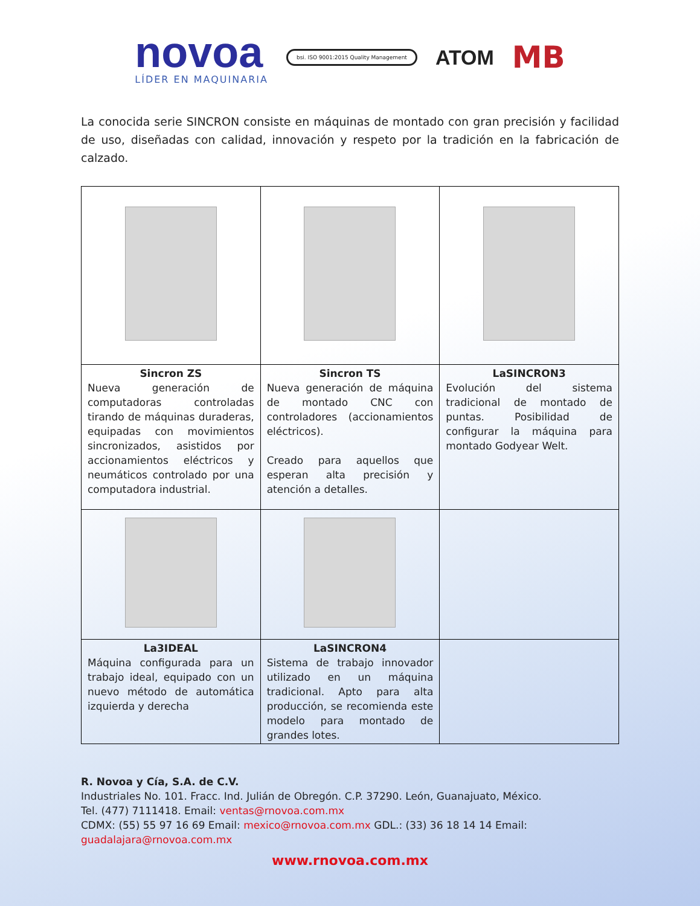novoa
LÍDER EN MAQUINARIA
bsi. ISO 9001:2015 Quality Management
ATOM
MB
La conocida serie SINCRON consiste en máquinas de montado con gran precisión y facilidad de uso, diseñadas con calidad, innovación y respeto por la tradición en la fabricación de calzado.
| Sincron ZS Nueva generación de computadoras controladas tirando de máquinas duraderas, equipadas con movimientos sincronizados, asistidos por accionamientos eléctricos y neumáticos controlado por una computadora industrial. | Sincron TS Nueva generación de máquina de montado CNC con controladores (accionamientos eléctricos). Creado para aquellos que esperan alta precisión y atención a detalles. | LaSINCRON3 Evolución del sistema tradicional de montado de puntas. Posibilidad de configurar la máquina para montado Godyear Welt. |
| La3IDEAL Máquina configurada para un trabajo ideal, equipado con un nuevo método de automática izquierda y derecha | LaSINCRON4 Sistema de trabajo innovador utilizado en un máquina tradicional. Apto para alta producción, se recomienda este modelo para montado de grandes lotes. | |
R. Novoa y Cía, S.A. de C.V.
Industriales No. 101. Fracc. Ind. Julián de Obregón. C.P. 37290. León, Guanajuato, México.
Tel. (477) 7111418. Email: ventas@rnovoa.com.mx
CDMX: (55) 55 97 16 69 Email: mexico@rnovoa.com.mx GDL.: (33) 36 18 14 14 Email: guadalajara@rnovoa.com.mx
www.rnovoa.com.mx